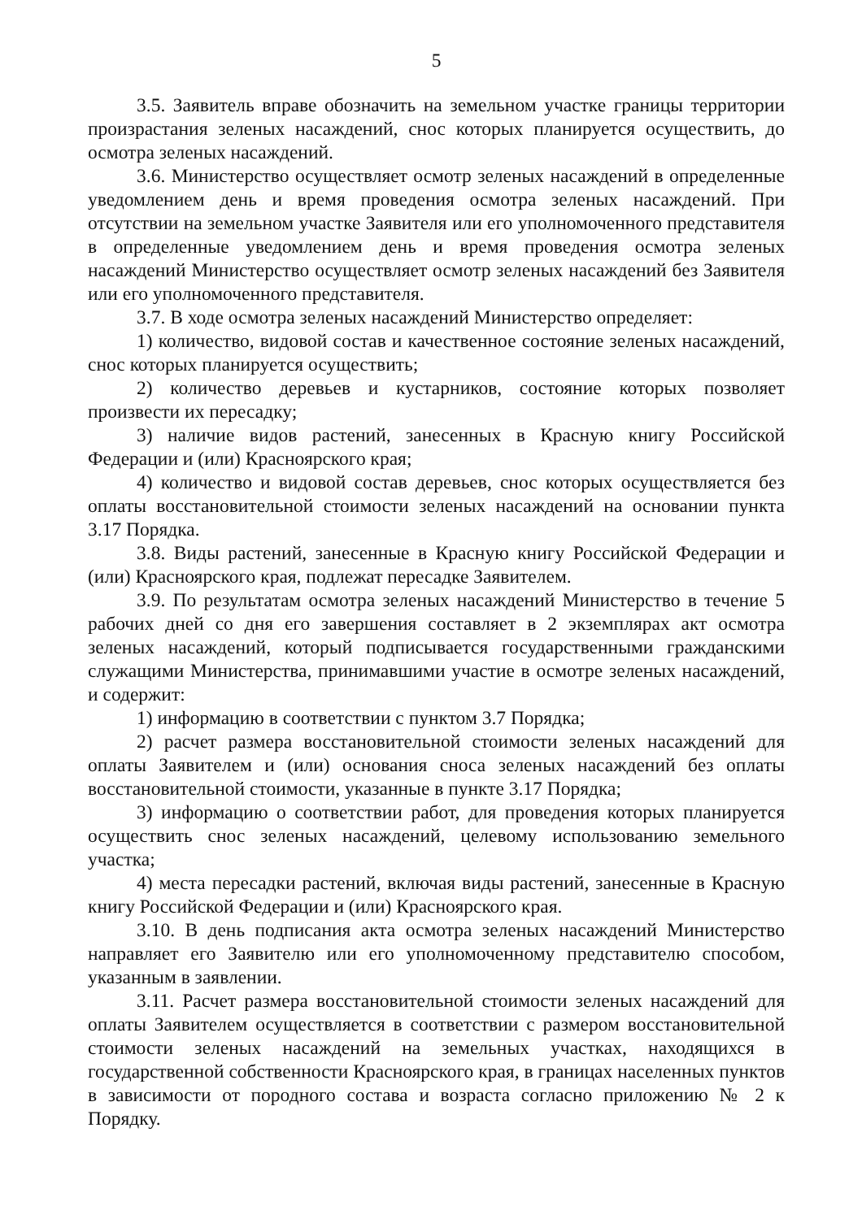5
3.5. Заявитель вправе обозначить на земельном участке границы территории произрастания зеленых насаждений, снос которых планируется осуществить, до осмотра зеленых насаждений.
3.6. Министерство осуществляет осмотр зеленых насаждений в определенные уведомлением день и время проведения осмотра зеленых насаждений. При отсутствии на земельном участке Заявителя или его уполномоченного представителя в определенные уведомлением день и время проведения осмотра зеленых насаждений Министерство осуществляет осмотр зеленых насаждений без Заявителя или его уполномоченного представителя.
3.7. В ходе осмотра зеленых насаждений Министерство определяет:
1) количество, видовой состав и качественное состояние зеленых насаждений, снос которых планируется осуществить;
2) количество деревьев и кустарников, состояние которых позволяет произвести их пересадку;
3) наличие видов растений, занесенных в Красную книгу Российской Федерации и (или) Красноярского края;
4) количество и видовой состав деревьев, снос которых осуществляется без оплаты восстановительной стоимости зеленых насаждений на основании пункта 3.17 Порядка.
3.8. Виды растений, занесенные в Красную книгу Российской Федерации и (или) Красноярского края, подлежат пересадке Заявителем.
3.9. По результатам осмотра зеленых насаждений Министерство в течение 5 рабочих дней со дня его завершения составляет в 2 экземплярах акт осмотра зеленых насаждений, который подписывается государственными гражданскими служащими Министерства, принимавшими участие в осмотре зеленых насаждений, и содержит:
1) информацию в соответствии с пунктом 3.7 Порядка;
2) расчет размера восстановительной стоимости зеленых насаждений для оплаты Заявителем и (или) основания сноса зеленых насаждений без оплаты восстановительной стоимости, указанные в пункте 3.17 Порядка;
3) информацию о соответствии работ, для проведения которых планируется осуществить снос зеленых насаждений, целевому использованию земельного участка;
4) места пересадки растений, включая виды растений, занесенные в Красную книгу Российской Федерации и (или) Красноярского края.
3.10. В день подписания акта осмотра зеленых насаждений Министерство направляет его Заявителю или его уполномоченному представителю способом, указанным в заявлении.
3.11. Расчет размера восстановительной стоимости зеленых насаждений для оплаты Заявителем осуществляется в соответствии с размером восстановительной стоимости зеленых насаждений на земельных участках, находящихся в государственной собственности Красноярского края, в границах населенных пунктов в зависимости от породного состава и возраста согласно приложению № 2 к Порядку.